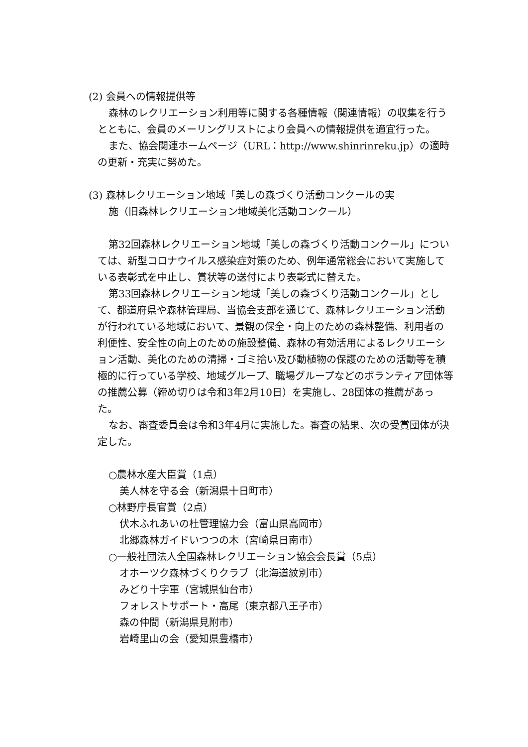(2) 会員への情報提供等
森林のレクリエーション利用等に関する各種情報（関連情報）の収集を行うとともに、会員のメーリングリストにより会員への情報提供を適宜行った。
また、協会関連ホームページ（URL：http://www.shinrinreku.jp）の適時の更新・充実に努めた。
(3) 森林レクリエーション地域「美しの森づくり活動コンクールの実
施（旧森林レクリエーション地域美化活動コンクール）
第32回森林レクリエーション地域「美しの森づくり活動コンクール」については、新型コロナウイルス感染症対策のため、例年通常総会において実施している表彰式を中止し、賞状等の送付により表彰式に替えた。
第33回森林レクリエーション地域「美しの森づくり活動コンクール」として、都道府県や森林管理局、当協会支部を通じて、森林レクリエーション活動が行われている地域において、景観の保全・向上のための森林整備、利用者の利便性、安全性の向上のための施設整備、森林の有効活用によるレクリエーション活動、美化のための清掃・ゴミ拾い及び動植物の保護のための活動等を積極的に行っている学校、地域グループ、職場グループなどのボランティア団体等の推薦公募（締め切りは令和3年2月10日）を実施し、28団体の推薦があった。
なお、審査委員会は令和3年4月に実施した。審査の結果、次の受賞団体が決定した。
○農林水産大臣賞（1点）
美人林を守る会（新潟県十日町市）
○林野庁長官賞（2点）
伏木ふれあいの杜管理協力会（富山県高岡市）
北郷森林ガイドいつつの木（宮崎県日南市）
○一般社団法人全国森林レクリエーション協会会長賞（5点）
オホーツク森林づくりクラブ（北海道紋別市）
みどり十字軍（宮城県仙台市）
フォレストサポート・高尾（東京都八王子市）
森の仲間（新潟県見附市）
岩崎里山の会（愛知県豊橋市）